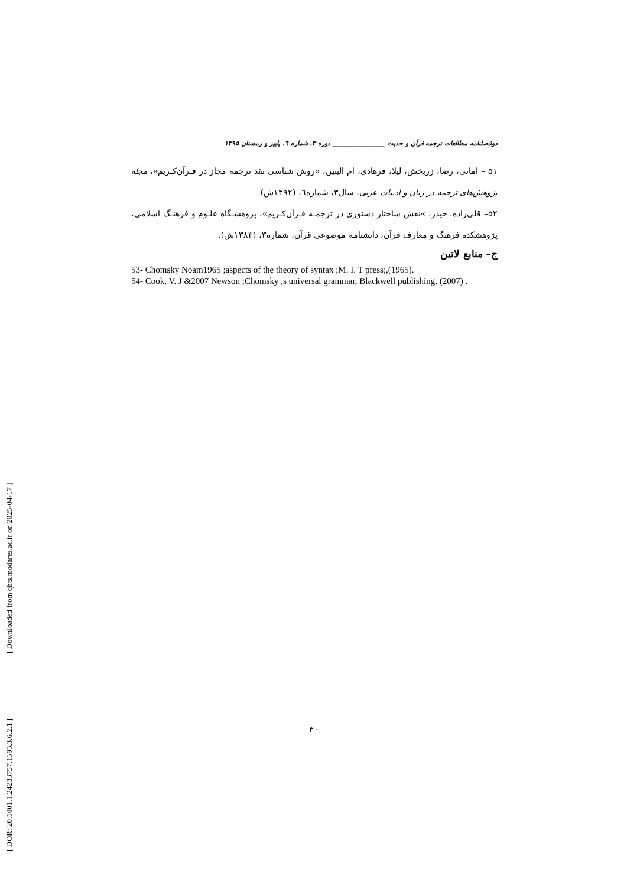[ DOR: 20.1001.1.24233757.1395.3.6.2.1 ] [ Downloaded from qhts.modares.ac.ir on 2025-04-17 ]
دوفصلنامه مطالعات ترجمه قرآن و حدیث ________________ دوره ۳، شماره ٦، پاییز و زمستان ۱۳۹۵
۵۱ – امانی، رضا، زربخش، لیلا، فرهادی، ام البنین، «روش شناسی نقد ترجمه مجاز در قـرآن‌کـریم»، مجله پژوهش‌های ترجمه در زبان و ادبیات عربی، سال۳، شماره٦، (۱۳۹۲ش).
۵۲– قلی‌زاده، حیدر، »نقش ساختار دستوری در ترجمـه قـرآن‌کـریم»، پژوهشـگاه علـوم و فرهنـگ اسلامی، پژوهشکده فرهنگ و معارف قرآن، دانشنامه موضوعی قرآن، شماره۳، (۱۳۸۳ش).
ج– منابع لاتین
53- Chomsky Noam1965 ;aspects of the theory of syntax ;M. I. T press;,(1965).
54- Cook, V. J &2007 Newson ;Chomsky ,s universal grammar, Blackwell publishing, (2007) .
۳۰